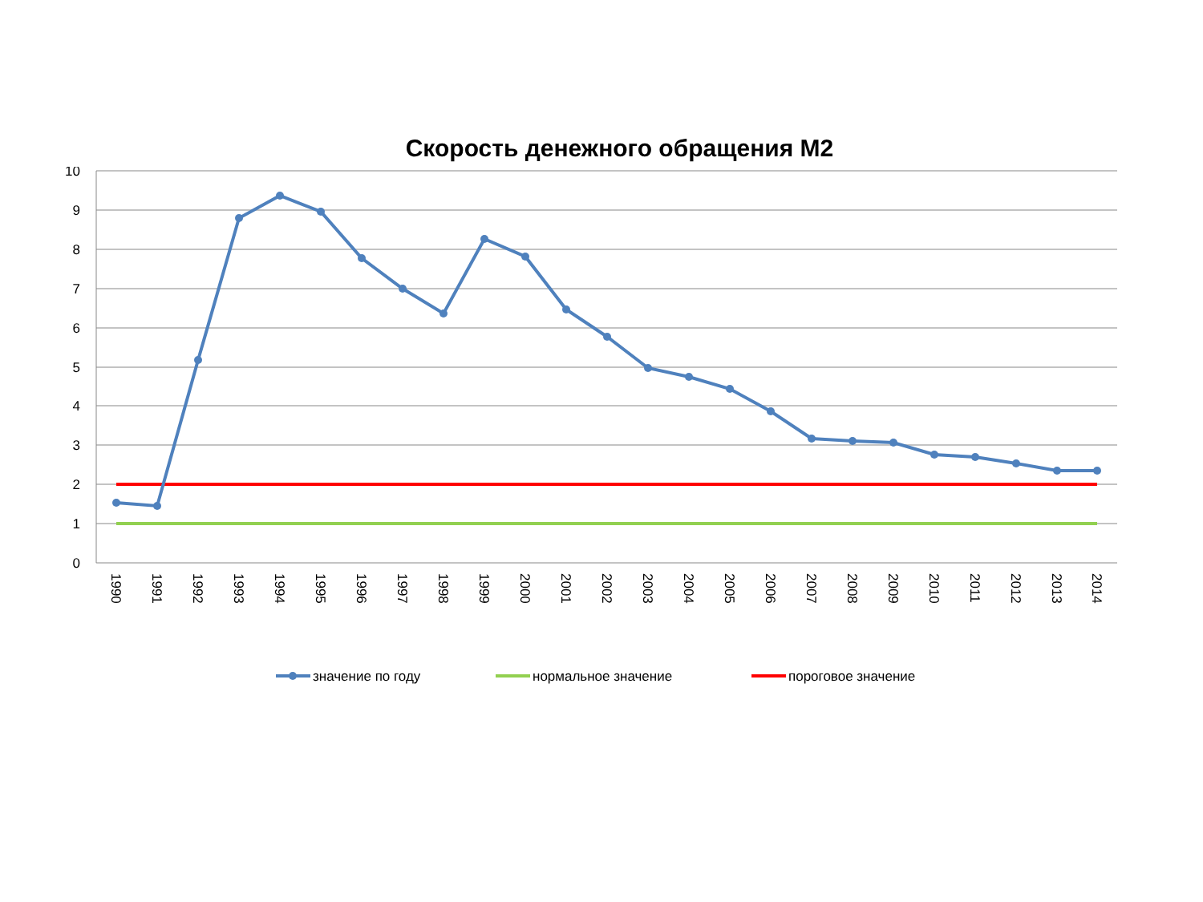Скорость денежного обращения М2
10
9
8
7
6
5
4
3
2
1
0
1990
1991
1992
1993
1994
1995
1996
1997
1998
1999
2000
2001
2002
2003
2004
2005
2006
2007
2008
2009
2010
2011
2012
2013
2014
значение по году
нормальное значение
пороговое значение